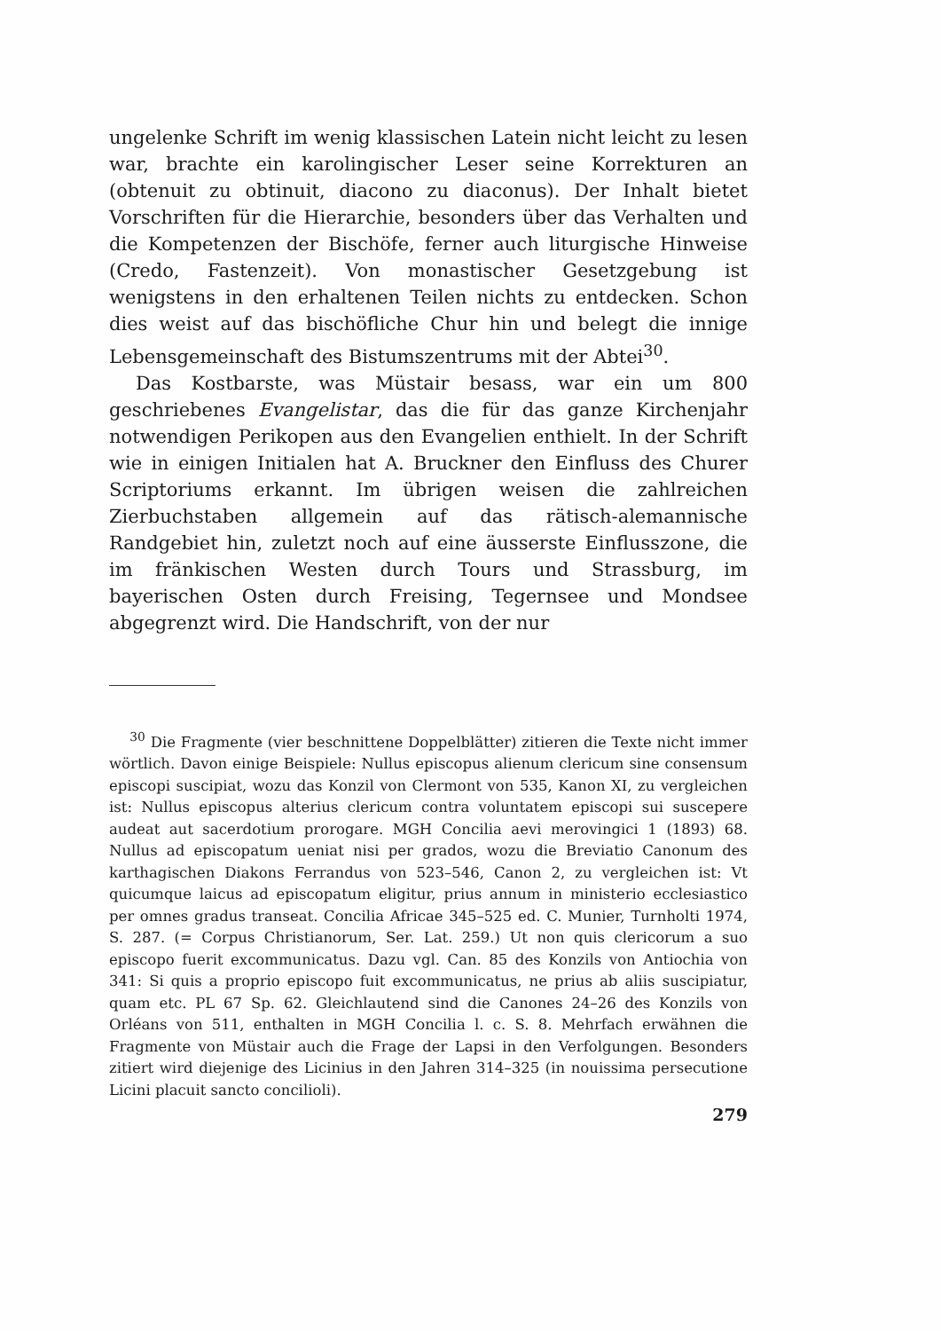ungelenke Schrift im wenig klassischen Latein nicht leicht zu lesen war, brachte ein karolingischer Leser seine Korrekturen an (obtenuit zu obtinuit, diacono zu diaconus). Der Inhalt bietet Vorschriften für die Hierarchie, besonders über das Verhalten und die Kompetenzen der Bischöfe, ferner auch liturgische Hinweise (Credo, Fastenzeit). Von monastischer Gesetzgebung ist wenigstens in den erhaltenen Teilen nichts zu entdecken. Schon dies weist auf das bischöfliche Chur hin und belegt die innige Lebensgemeinschaft des Bistumszentrums mit der Abtei<sup>30</sup>.
Das Kostbarste, was Müstair besass, war ein um 800 geschriebenes Evangelistar, das die für das ganze Kirchenjahr notwendigen Perikopen aus den Evangelien enthielt. In der Schrift wie in einigen Initialen hat A. Bruckner den Einfluss des Churer Scriptoriums erkannt. Im übrigen weisen die zahlreichen Zierbuchstaben allgemein auf das rätisch-alemannische Randgebiet hin, zuletzt noch auf eine äusserste Einflusszone, die im fränkischen Westen durch Tours und Strassburg, im bayerischen Osten durch Freising, Tegernsee und Mondsee abgegrenzt wird. Die Handschrift, von der nur
<sup>30</sup> Die Fragmente (vier beschnittene Doppelblätter) zitieren die Texte nicht immer wörtlich. Davon einige Beispiele: Nullus episcopus alienum clericum sine consensum episcopi suscipiat, wozu das Konzil von Clermont von 535, Kanon XI, zu vergleichen ist: Nullus episcopus alterius clericum contra voluntatem episcopi sui suscepere audeat aut sacerdotium prorogare. MGH Concilia aevi merovingici 1 (1893) 68. Nullus ad episcopatum ueniat nisi per grados, wozu die Breviatio Canonum des karthagischen Diakons Ferrandus von 523–546, Canon 2, zu vergleichen ist: Vt quicumque laicus ad episcopatum eligitur, prius annum in ministerio ecclesiastico per omnes gradus transeat. Concilia Africae 345–525 ed. C. Munier, Turnholti 1974, S. 287. (= Corpus Christianorum, Ser. Lat. 259.) Ut non quis clericorum a suo episcopo fuerit excommunicatus. Dazu vgl. Can. 85 des Konzils von Antiochia von 341: Si quis a proprio episcopo fuit excommunicatus, ne prius ab aliis suscipiatur, quam etc. PL 67 Sp. 62. Gleichlautend sind die Canones 24–26 des Konzils von Orléans von 511, enthalten in MGH Concilia l. c. S. 8. Mehrfach erwähnen die Fragmente von Müstair auch die Frage der Lapsi in den Verfolgungen. Besonders zitiert wird diejenige des Licinius in den Jahren 314–325 (in nouissima persecutione Licini placuit sancto concilioli).
279